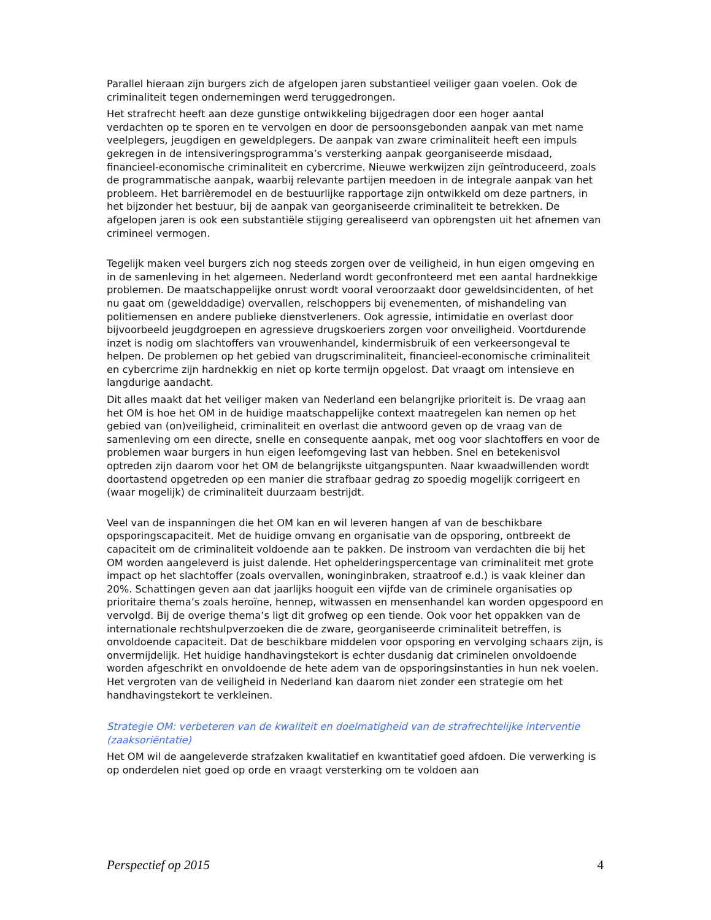Parallel hieraan zijn burgers zich de afgelopen jaren substantieel veiliger gaan voelen. Ook de criminaliteit tegen ondernemingen werd teruggedrongen.
Het strafrecht heeft aan deze gunstige ontwikkeling bijgedragen door een hoger aantal verdachten op te sporen en te vervolgen en door de persoonsgebonden aanpak van met name veelplegers, jeugdigen en geweldplegers. De aanpak van zware criminaliteit heeft een impuls gekregen in de intensiveringsprogramma’s versterking aanpak georganiseerde misdaad, financieel-economische criminaliteit en cybercrime. Nieuwe werkwijzen zijn geïntroduceerd, zoals de programmatische aanpak, waarbij relevante partijen meedoen in de integrale aanpak van het probleem. Het barrièremodel en de bestuurlijke rapportage zijn ontwikkeld om deze partners, in het bijzonder het bestuur, bij de aanpak van georganiseerde criminaliteit te betrekken. De afgelopen jaren is ook een substantiële stijging gerealiseerd van opbrengsten uit het afnemen van crimineel vermogen.
Tegelijk maken veel burgers zich nog steeds zorgen over de veiligheid, in hun eigen omgeving en in de samenleving in het algemeen. Nederland wordt geconfronteerd met een aantal hardnekkige problemen. De maatschappelijke onrust wordt vooral veroorzaakt door geweldsincidenten, of het nu gaat om (gewelddadige) overvallen, relschoppers bij evenementen, of mishandeling van politiemensen en andere publieke dienstverleners. Ook agressie, intimidatie en overlast door bijvoorbeeld jeugdgroepen en agressieve drugskoeriers zorgen voor onveiligheid. Voortdurende inzet is nodig om slachtoffers van vrouwenhandel, kindermisbruik of een verkeersongeval te helpen. De problemen op het gebied van drugscriminaliteit, financieel-economische criminaliteit en cybercrime zijn hardnekkig en niet op korte termijn opgelost. Dat vraagt om intensieve en langdurige aandacht.
Dit alles maakt dat het veiliger maken van Nederland een belangrijke prioriteit is. De vraag aan het OM is hoe het OM in de huidige maatschappelijke context maatregelen kan nemen op het gebied van (on)veiligheid, criminaliteit en overlast die antwoord geven op de vraag van de samenleving om een directe, snelle en consequente aanpak, met oog voor slachtoffers en voor de problemen waar burgers in hun eigen leefomgeving last van hebben. Snel en betekenisvol optreden zijn daarom voor het OM de belangrijkste uitgangspunten. Naar kwaadwillenden wordt doortastend opgetreden op een manier die strafbaar gedrag zo spoedig mogelijk corrigeert en (waar mogelijk) de criminaliteit duurzaam bestrijdt.
Veel van de inspanningen die het OM kan en wil leveren hangen af van de beschikbare opsporingscapaciteit. Met de huidige omvang en organisatie van de opsporing, ontbreekt de capaciteit om de criminaliteit voldoende aan te pakken. De instroom van verdachten die bij het OM worden aangeleverd is juist dalende. Het ophelderingspercentage van criminaliteit met grote impact op het slachtoffer (zoals overvallen, woninginbraken, straatroof e.d.) is vaak kleiner dan 20%. Schattingen geven aan dat jaarlijks hooguit een vijfde van de criminele organisaties op prioritaire thema’s zoals heroïne, hennep, witwassen en mensenhandel kan worden opgespoord en vervolgd. Bij de overige thema’s ligt dit grofweg op een tiende. Ook voor het oppakken van de internationale rechtshulpverzoeken die de zware, georganiseerde criminaliteit betreffen, is onvoldoende capaciteit. Dat de beschikbare middelen voor opsporing en vervolging schaars zijn, is onvermijdelijk. Het huidige handhavingstekort is echter dusdanig dat criminelen onvoldoende worden afgeschrikt en onvoldoende de hete adem van de opsporingsinstanties in hun nek voelen. Het vergroten van de veiligheid in Nederland kan daarom niet zonder een strategie om het handhavingstekort te verkleinen.
Strategie OM: verbeteren van de kwaliteit en doelmatigheid van de strafrechtelijke interventie (zaaksoriëntatie)
Het OM wil de aangeleverde strafzaken kwalitatief en kwantitatief goed afdoen. Die verwerking is op onderdelen niet goed op orde en vraagt versterking om te voldoen aan
Perspectief op 2015 4